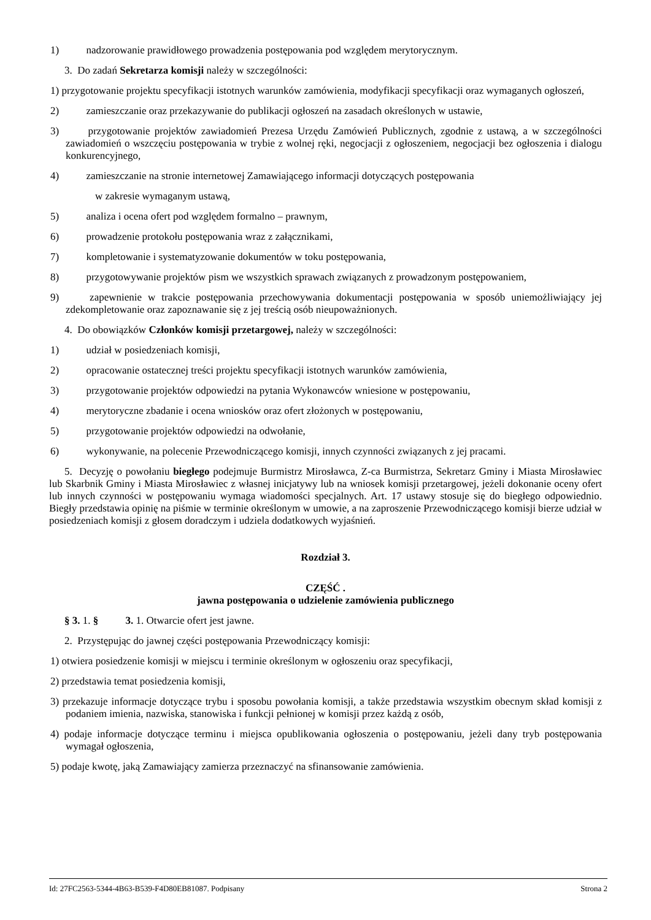1) nadzorowanie prawidłowego prowadzenia postępowania pod względem merytorycznym.
3. Do zadań Sekretarza komisji należy w szczególności:
1) przygotowanie projektu specyfikacji istotnych warunków zamówienia, modyfikacji specyfikacji oraz wymaganych ogłoszeń,
2) zamieszczanie oraz przekazywanie do publikacji ogłoszeń na zasadach określonych w ustawie,
3) przygotowanie projektów zawiadomień Prezesa Urzędu Zamówień Publicznych, zgodnie z ustawą, a w szczególności zawiadomień o wszczęciu postępowania w trybie z wolnej ręki, negocjacji z ogłoszeniem, negocjacji bez ogłoszenia i dialogu konkurencyjnego,
4) zamieszczanie na stronie internetowej Zamawiającego informacji dotyczących postępowania
w zakresie wymaganym ustawą,
5) analiza i ocena ofert pod względem formalno – prawnym,
6) prowadzenie protokołu postępowania wraz z załącznikami,
7) kompletowanie i systematyzowanie dokumentów w toku postępowania,
8) przygotowywanie projektów pism we wszystkich sprawach związanych z prowadzonym postępowaniem,
9) zapewnienie w trakcie postępowania przechowywania dokumentacji postępowania w sposób uniemożliwiający jej zdekompletowanie oraz zapoznawanie się z jej treścią osób nieupoważnionych.
4. Do obowiązków Członków komisji przetargowej, należy w szczególności:
1) udział w posiedzeniach komisji,
2) opracowanie ostatecznej treści projektu specyfikacji istotnych warunków zamówienia,
3) przygotowanie projektów odpowiedzi na pytania Wykonawców wniesione w postępowaniu,
4) merytoryczne zbadanie i ocena wniosków oraz ofert złożonych w postępowaniu,
5) przygotowanie projektów odpowiedzi na odwołanie,
6) wykonywanie, na polecenie Przewodniczącego komisji, innych czynności związanych z jej pracami.
5. Decyzję o powołaniu biegłego podejmuje Burmistrz Mirosławca, Z-ca Burmistrza, Sekretarz Gminy i Miasta Mirosławiec lub Skarbnik Gminy i Miasta Mirosławiec z własnej inicjatywy lub na wniosek komisji przetargowej, jeżeli dokonanie oceny ofert lub innych czynności w postępowaniu wymaga wiadomości specjalnych. Art. 17 ustawy stosuje się do biegłego odpowiednio. Biegły przedstawia opinię na piśmie w terminie określonym w umowie, a na zaproszenie Przewodniczącego komisji bierze udział w posiedzeniach komisji z głosem doradczym i udziela dodatkowych wyjaśnień.
Rozdział 3.
CZĘŚĆ .
jawna postępowania o udzielenie zamówienia publicznego
§ 3. 1. § 3. 1. Otwarcie ofert jest jawne.
2. Przystępując do jawnej części postępowania Przewodniczący komisji:
1) otwiera posiedzenie komisji w miejscu i terminie określonym w ogłoszeniu oraz specyfikacji,
2) przedstawia temat posiedzenia komisji,
3) przekazuje informacje dotyczące trybu i sposobu powołania komisji, a także przedstawia wszystkim obecnym skład komisji z podaniem imienia, nazwiska, stanowiska i funkcji pełnionej w komisji przez każdą z osób,
4) podaje informacje dotyczące terminu i miejsca opublikowania ogłoszenia o postępowaniu, jeżeli dany tryb postępowania wymagał ogłoszenia,
5) podaje kwotę, jaką Zamawiający zamierza przeznaczyć na sfinansowanie zamówienia.
Id: 27FC2563-5344-4B63-B539-F4D80EB81087. Podpisany Strona 2